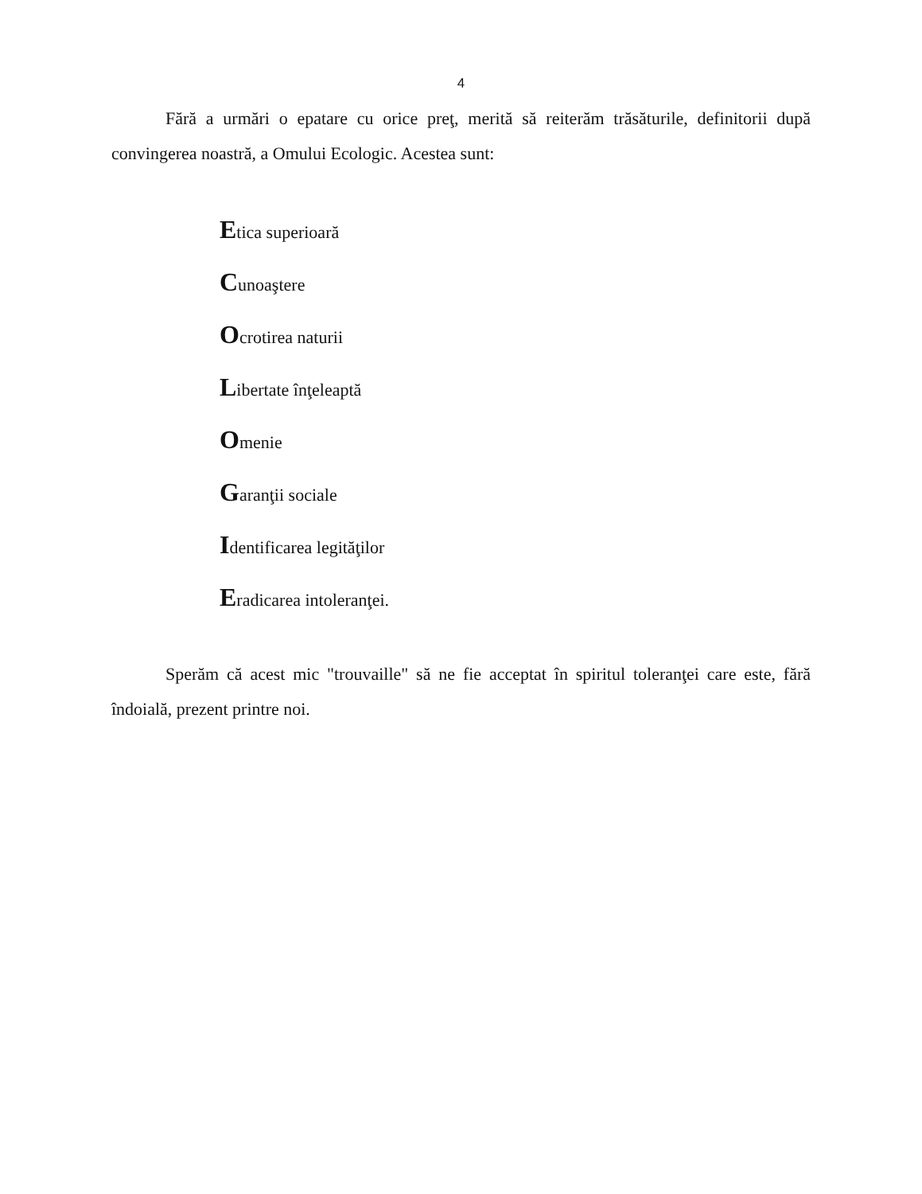4
Fără a urmări o epatare cu orice preţ, merită să reiterăm trăsăturile, definitorii după convingerea noastră, a Omului Ecologic. Acestea sunt:
Etica superioară
Cunoaştere
Ocrotirea naturii
Libertate înţeleaptă
Omenie
Garanţii sociale
Identificarea legităţilor
Eradicarea intoleranţei.
Sperăm că acest mic "trouvaille" să ne fie acceptat în spiritul toleranţei care este, fără îndoială, prezent printre noi.